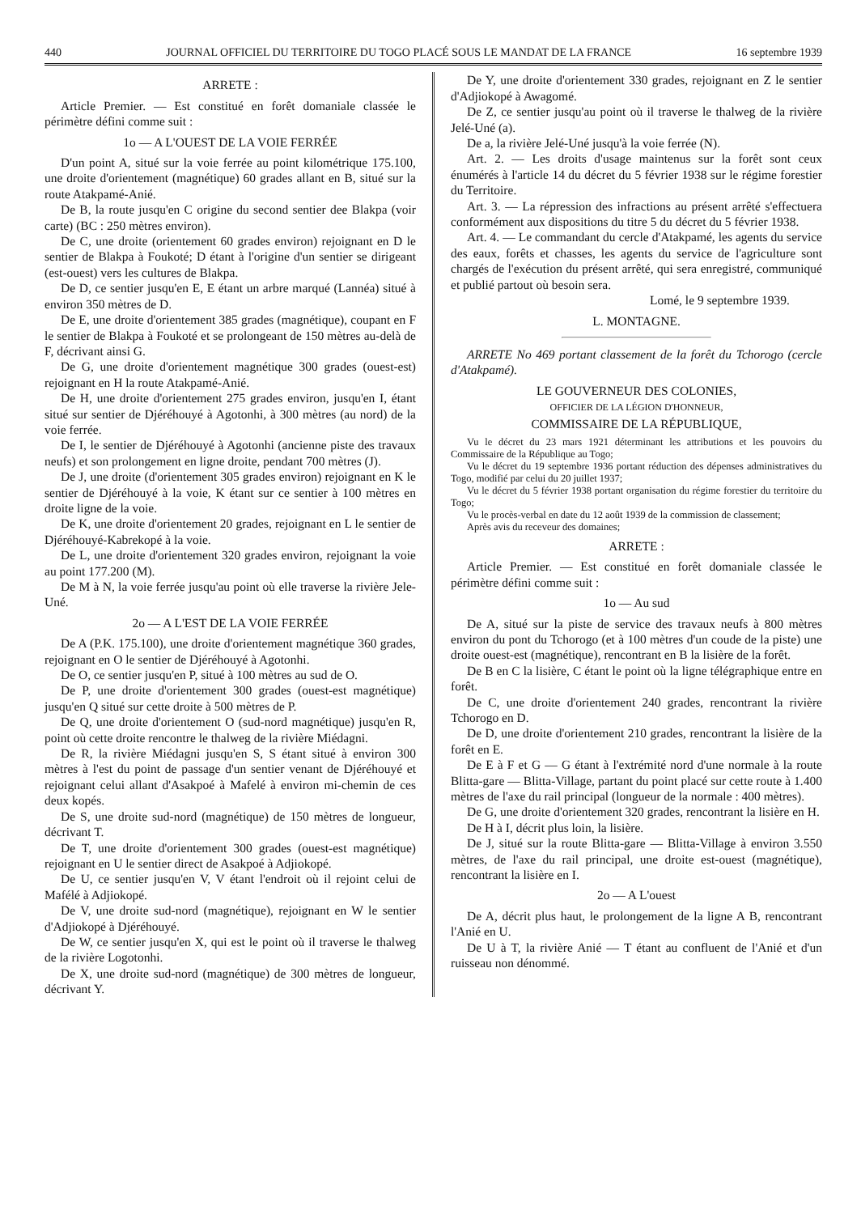440 JOURNAL OFFICIEL DU TERRITOIRE DU TOGO PLACÉ SOUS LE MANDAT DE LA FRANCE 16 septembre 1939
ARRETE :
Article Premier. — Est constitué en forêt domaniale classée le périmètre défini comme suit :
1o — A L'OUEST DE LA VOIE FERRÉE
D'un point A, situé sur la voie ferrée au point kilométrique 175.100, une droite d'orientement (magnétique) 60 grades allant en B, situé sur la route Atakpamé-Anié.
De B, la route jusqu'en C origine du second sentier dee Blakpa (voir carte) (BC : 250 mètres environ).
De C, une droite (orientement 60 grades environ) rejoignant en D le sentier de Blakpa à Foukoté; D étant à l'origine d'un sentier se dirigeant (est-ouest) vers les cultures de Blakpa.
De D, ce sentier jusqu'en E, E étant un arbre marqué (Lannéa) situé à environ 350 mètres de D.
De E, une droite d'orientement 385 grades (magnétique), coupant en F le sentier de Blakpa à Foukoté et se prolongeant de 150 mètres au-delà de F, décrivant ainsi G.
De G, une droite d'orientement magnétique 300 grades (ouest-est) rejoignant en H la route Atakpamé-Anié.
De H, une droite d'orientement 275 grades environ, jusqu'en I, étant situé sur sentier de Djéréhouyé à Agotonhi, à 300 mètres (au nord) de la voie ferrée.
De I, le sentier de Djéréhouyé à Agotonhi (ancienne piste des travaux neufs) et son prolongement en ligne droite, pendant 700 mètres (J).
De J, une droite (d'orientement 305 grades environ) rejoignant en K le sentier de Djéréhouyé à la voie, K étant sur ce sentier à 100 mètres en droite ligne de la voie.
De K, une droite d'orientement 20 grades, rejoignant en L le sentier de Djéréhouyé-Kabrekopé à la voie.
De L, une droite d'orientement 320 grades environ, rejoignant la voie au point 177.200 (M).
De M à N, la voie ferrée jusqu'au point où elle traverse la rivière Jele-Uné.
2o — A L'EST DE LA VOIE FERRÉE
De A (P.K. 175.100), une droite d'orientement magnétique 360 grades, rejoignant en O le sentier de Djéréhouyé à Agotonhi.
De O, ce sentier jusqu'en P, situé à 100 mètres au sud de O.
De P, une droite d'orientement 300 grades (ouest-est magnétique) jusqu'en Q situé sur cette droite à 500 mètres de P.
De Q, une droite d'orientement O (sud-nord magnétique) jusqu'en R, point où cette droite rencontre le thalweg de la rivière Miédagni.
De R, la rivière Miédagni jusqu'en S, S étant situé à environ 300 mètres à l'est du point de passage d'un sentier venant de Djéréhouyé et rejoignant celui allant d'Asakpoé à Mafelé à environ mi-chemin de ces deux kopés.
De S, une droite sud-nord (magnétique) de 150 mètres de longueur, décrivant T.
De T, une droite d'orientement 300 grades (ouest-est magnétique) rejoignant en U le sentier direct de Asakpoé à Adjiokopé.
De U, ce sentier jusqu'en V, V étant l'endroit où il rejoint celui de Mafélé à Adjiokopé.
De V, une droite sud-nord (magnétique), rejoignant en W le sentier d'Adjiokopé à Djéréhouyé.
De W, ce sentier jusqu'en X, qui est le point où il traverse le thalweg de la rivière Logotonhi.
De X, une droite sud-nord (magnétique) de 300 mètres de longueur, décrivant Y.
De Y, une droite d'orientement 330 grades, rejoignant en Z le sentier d'Adjiokopé à Awagomé.
De Z, ce sentier jusqu'au point où il traverse le thalweg de la rivière Jelé-Uné (a).
De a, la rivière Jelé-Uné jusqu'à la voie ferrée (N).
Art. 2. — Les droits d'usage maintenus sur la forêt sont ceux énumérés à l'article 14 du décret du 5 février 1938 sur le régime forestier du Territoire.
Art. 3. — La répression des infractions au présent arrêté s'effectuera conformément aux dispositions du titre 5 du décret du 5 février 1938.
Art. 4. — Le commandant du cercle d'Atakpamé, les agents du service des eaux, forêts et chasses, les agents du service de l'agriculture sont chargés de l'exécution du présent arrêté, qui sera enregistré, communiqué et publié partout où besoin sera.
Lomé, le 9 septembre 1939.
L. MONTAGNE.
ARRETE No 469 portant classement de la forêt du Tchorogo (cercle d'Atakpamé).
LE GOUVERNEUR DES COLONIES,
OFFICIER DE LA LÉGION D'HONNEUR,
COMMISSAIRE DE LA RÉPUBLIQUE,
Vu le décret du 23 mars 1921 déterminant les attributions et les pouvoirs du Commissaire de la République au Togo;
Vu le décret du 19 septembre 1936 portant réduction des dépenses administratives du Togo, modifié par celui du 20 juillet 1937;
Vu le décret du 5 février 1938 portant organisation du régime forestier du territoire du Togo;
Vu le procès-verbal en date du 12 août 1939 de la commission de classement;
Après avis du receveur des domaines;
ARRETE :
Article Premier. — Est constitué en forêt domaniale classée le périmètre défini comme suit :
1o — Au sud
De A, situé sur la piste de service des travaux neufs à 800 mètres environ du pont du Tchorogo (et à 100 mètres d'un coude de la piste) une droite ouest-est (magnétique), rencontrant en B la lisière de la forêt.
De B en C la lisière, C étant le point où la ligne télégraphique entre en forêt.
De C, une droite d'orientement 240 grades, rencontrant la rivière Tchorogo en D.
De D, une droite d'orientement 210 grades, rencontrant la lisière de la forêt en E.
De E à F et G — G étant à l'extrémité nord d'une normale à la route Blitta-gare — Blitta-Village, partant du point placé sur cette route à 1.400 mètres de l'axe du rail principal (longueur de la normale : 400 mètres).
De G, une droite d'orientement 320 grades, rencontrant la lisière en H.
De H à I, décrit plus loin, la lisière.
De J, situé sur la route Blitta-gare — Blitta-Village à environ 3.550 mètres, de l'axe du rail principal, une droite est-ouest (magnétique), rencontrant la lisière en I.
2o — A L'ouest
De A, décrit plus haut, le prolongement de la ligne A B, rencontrant l'Anié en U.
De U à T, la rivière Anié — T étant au confluent de l'Anié et d'un ruisseau non dénommé.